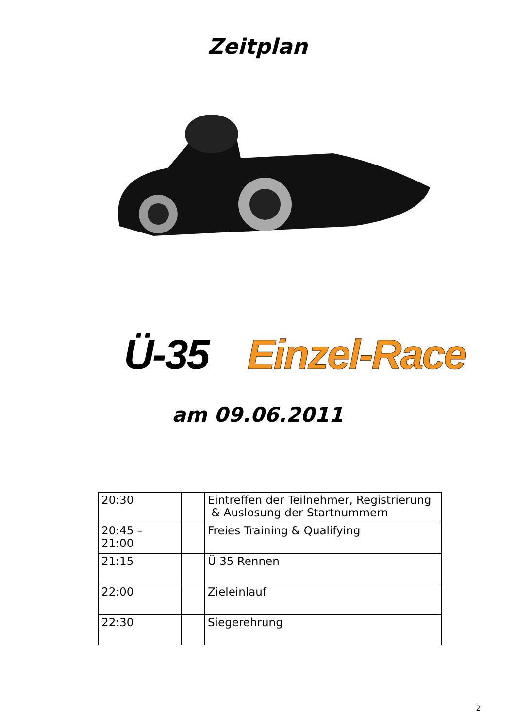Zeitplan
Ü-35 Einzel-Race
am 09.06.2011
| 20:30 | | Eintreffen der Teilnehmer, Registrierung & Auslosung der Startnummern |
| 20:45 – 21:00 | | Freies Training & Qualifying |
| 21:15 | | Ü 35 Rennen |
| 22:00 | | Zieleinlauf |
| 22:30 | | Siegerehrung |
2